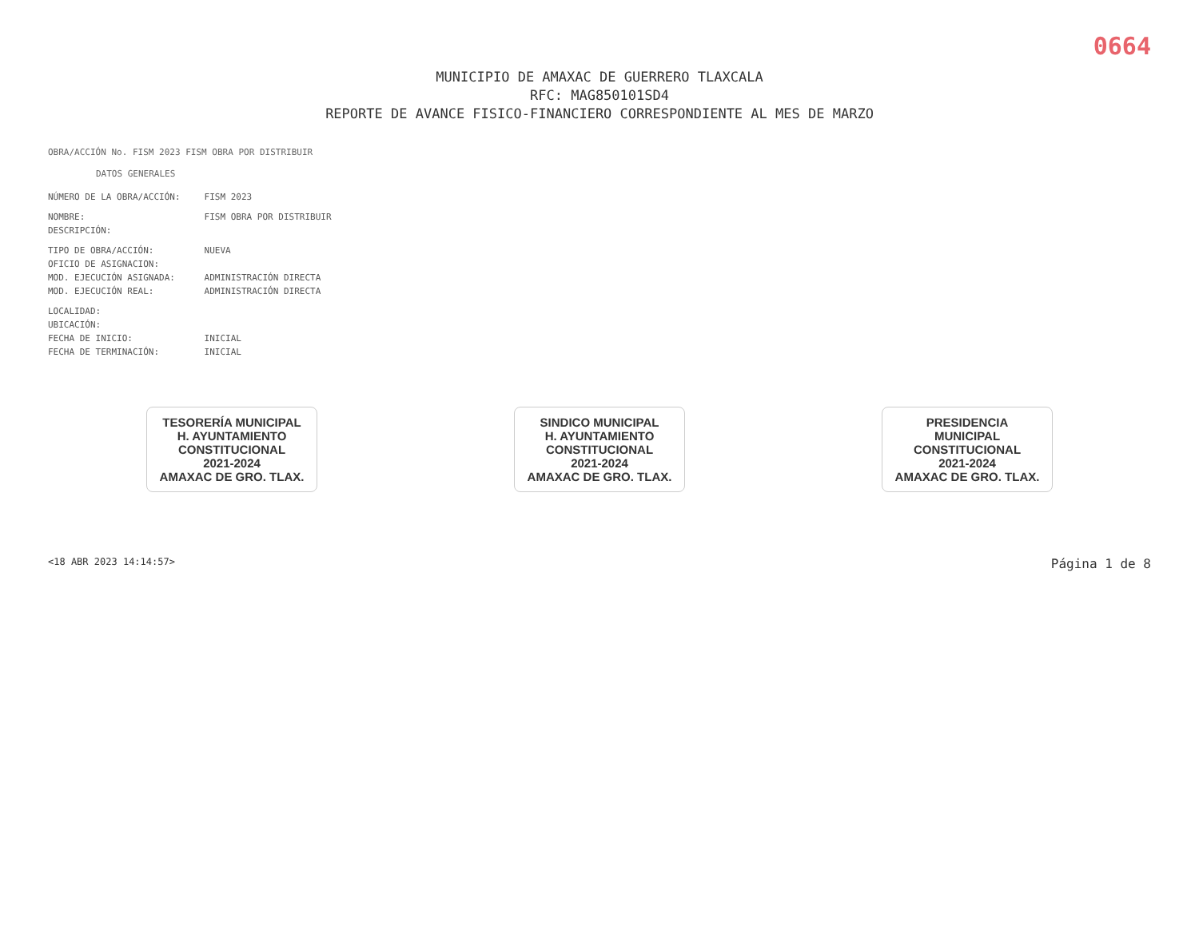0664
MUNICIPIO DE AMAXAC DE GUERRERO TLAXCALA
RFC: MAG850101SD4
REPORTE DE AVANCE FISICO-FINANCIERO CORRESPONDIENTE AL MES DE MARZO
OBRA/ACCIÓN No. FISM 2023 FISM OBRA POR DISTRIBUIR
DATOS GENERALES
| NÚMERO DE LA OBRA/ACCIÓN: | FISM 2023 |
| NOMBRE: | FISM OBRA POR DISTRIBUIR |
| DESCRIPCIÓN: | |
| TIPO DE OBRA/ACCIÓN: | NUEVA |
| OFICIO DE ASIGNACION: | |
| MOD. EJECUCIÓN ASIGNADA: | ADMINISTRACIÓN DIRECTA |
| MOD. EJECUCIÓN REAL: | ADMINISTRACIÓN DIRECTA |
| LOCALIDAD: | |
| UBICACIÓN: | |
| FECHA DE INICIO: | INICIAL |
| FECHA DE TERMINACIÓN: | INICIAL |
TESORERÍA MUNICIPAL
H. AYUNTAMIENTO
CONSTITUCIONAL
2021-2024
AMAXAC DE GRO. TLAX.
SINDICO MUNICIPAL
H. AYUNTAMIENTO
CONSTITUCIONAL
2021-2024
AMAXAC DE GRO. TLAX.
PRESIDENCIA
MUNICIPAL
CONSTITUCIONAL
2021-2024
AMAXAC DE GRO. TLAX.
<18 ABR 2023 14:14:57> Página 1 de 8